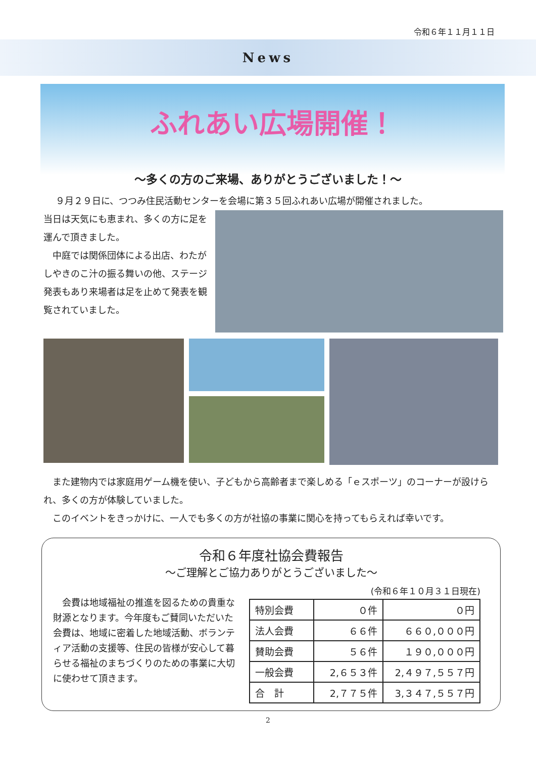令和６年１１月１１日
News
ふれあい広場開催！
～多くの方のご来場、ありがとうございました！～
９月２９日に、つつみ住民活動センターを会場に第３５回ふれあい広場が開催されました。
当日は天気にも恵まれ、多くの方に足を運んで頂きました。
　中庭では関係団体による出店、わたがしやきのこ汁の振る舞いの他、ステージ発表もあり来場者は足を止めて発表を観覧されていました。
　また建物内では家庭用ゲーム機を使い、子どもから高齢者まで楽しめる「ｅスポーツ」のコーナーが設けられ、多くの方が体験していました。
　このイベントをきっかけに、一人でも多くの方が社協の事業に関心を持ってもらえれば幸いです。
令和６年度社協会費報告
～ご理解とご協力ありがとうございました～
　会費は地域福祉の推進を図るための貴重な財源となります。今年度もご賛同いただいた会費は、地域に密着した地域活動、ボランティア活動の支援等、住民の皆様が安心して暮らせる福祉のまちづくりのための事業に大切に使わせて頂きます。
(令和６年１０月３１日現在)
| 特別会費 | ０件 | ０円 |
| 法人会費 | ６６件 | ６６０,０００円 |
| 賛助会費 | ５６件 | １９０,０００円 |
| 一般会費 | 2,６５３件 | 2,４９７,５５７円 |
| 合 計 | 2,７７５件 | 3,３４７,５５７円 |
2